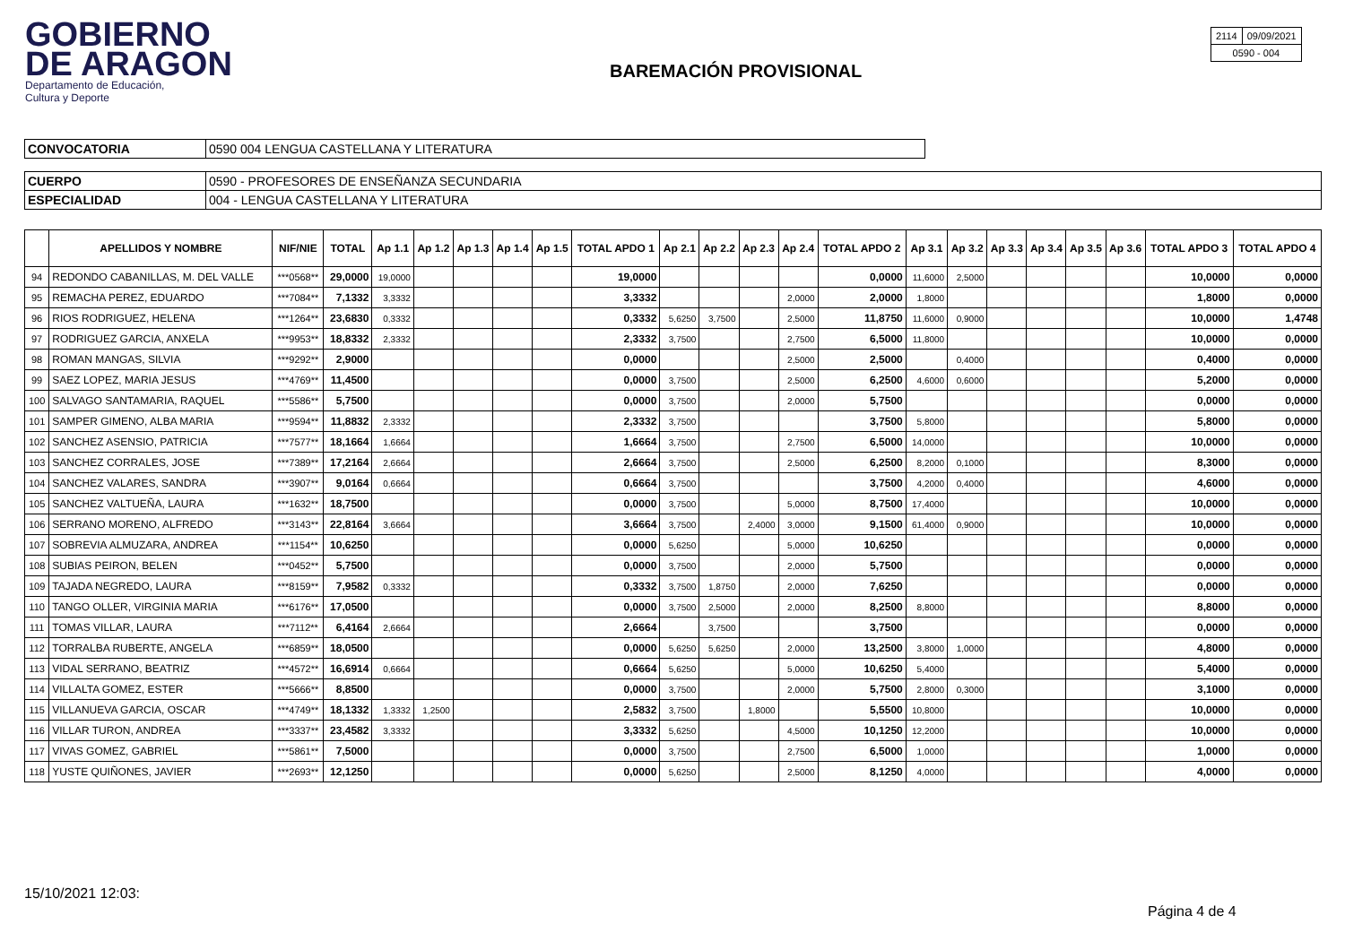GOBIERNO
DE ARAGON
Departamento de Educación,
Cultura y Deporte
BAREMACIÓN PROVISIONAL
| 2114 | 09/09/2021 |
| 0590 - 004 | |
| CONVOCATORIA | 0590 004 LENGUA CASTELLANA Y LITERATURA |
| CUERPO | 0590 - PROFESORES DE ENSEÑANZA SECUNDARIA |
| ESPECIALIDAD | 004 - LENGUA CASTELLANA Y LITERATURA |
| | APELLIDOS Y NOMBRE | NIF/NIE | TOTAL | Ap 1.1 | Ap 1.2 | Ap 1.3 | Ap 1.4 | Ap 1.5 | TOTAL APDO 1 | Ap 2.1 | Ap 2.2 | Ap 2.3 | Ap 2.4 | TOTAL APDO 2 | Ap 3.1 | Ap 3.2 | Ap 3.3 | Ap 3.4 | Ap 3.5 | Ap 3.6 | TOTAL APDO 3 | TOTAL APDO 4 |
| --- | --- | --- | --- | --- | --- | --- | --- | --- | --- | --- | --- | --- | --- | --- | --- | --- | --- | --- | --- | --- | --- | --- |
| 94 | REDONDO CABANILLAS, M. DEL VALLE | ***0568** | 29,0000 | 19,0000 | | | | | 19,0000 | | | | | 0,0000 | 11,6000 | 2,5000 | | | | | 10,0000 | 0,0000 |
| 95 | REMACHA PEREZ, EDUARDO | ***7084** | 7,1332 | 3,3332 | | | | | 3,3332 | | | | 2,0000 | 2,0000 | 1,8000 | | | | | | 1,8000 | 0,0000 |
| 96 | RIOS RODRIGUEZ, HELENA | ***1264** | 23,6830 | 0,3332 | | | | | 0,3332 | 5,6250 | 3,7500 | | 2,5000 | 11,8750 | 11,6000 | 0,9000 | | | | | 10,0000 | 1,4748 |
| 97 | RODRIGUEZ GARCIA, ANXELA | ***9953** | 18,8332 | 2,3332 | | | | | 2,3332 | 3,7500 | | | 2,7500 | 6,5000 | 11,8000 | | | | | | 10,0000 | 0,0000 |
| 98 | ROMAN MANGAS, SILVIA | ***9292** | 2,9000 | | | | | | 0,0000 | | | | 2,5000 | 2,5000 | | 0,4000 | | | | | 0,4000 | 0,0000 |
| 99 | SAEZ LOPEZ, MARIA JESUS | ***4769** | 11,4500 | | | | | | 0,0000 | 3,7500 | | | 2,5000 | 6,2500 | 4,6000 | 0,6000 | | | | | 5,2000 | 0,0000 |
| 100 | SALVAGO SANTAMARIA, RAQUEL | ***5586** | 5,7500 | | | | | | 0,0000 | 3,7500 | | | 2,0000 | 5,7500 | | | | | | | 0,0000 | 0,0000 |
| 101 | SAMPER GIMENO, ALBA MARIA | ***9594** | 11,8832 | 2,3332 | | | | | 2,3332 | 3,7500 | | | | 3,7500 | 5,8000 | | | | | | 5,8000 | 0,0000 |
| 102 | SANCHEZ ASENSIO, PATRICIA | ***7577** | 18,1664 | 1,6664 | | | | | 1,6664 | 3,7500 | | | 2,7500 | 6,5000 | 14,0000 | | | | | | 10,0000 | 0,0000 |
| 103 | SANCHEZ CORRALES, JOSE | ***7389** | 17,2164 | 2,6664 | | | | | 2,6664 | 3,7500 | | | 2,5000 | 6,2500 | 8,2000 | 0,1000 | | | | | 8,3000 | 0,0000 |
| 104 | SANCHEZ VALARES, SANDRA | ***3907** | 9,0164 | 0,6664 | | | | | 0,6664 | 3,7500 | | | | 3,7500 | 4,2000 | 0,4000 | | | | | 4,6000 | 0,0000 |
| 105 | SANCHEZ VALTUEÑA, LAURA | ***1632** | 18,7500 | | | | | | 0,0000 | 3,7500 | | | 5,0000 | 8,7500 | 17,4000 | | | | | | 10,0000 | 0,0000 |
| 106 | SERRANO MORENO, ALFREDO | ***3143** | 22,8164 | 3,6664 | | | | | 3,6664 | 3,7500 | | 2,4000 | 3,0000 | 9,1500 | 61,4000 | 0,9000 | | | | | 10,0000 | 0,0000 |
| 107 | SOBREVIA ALMUZARA, ANDREA | ***1154** | 10,6250 | | | | | | 0,0000 | 5,6250 | | | 5,0000 | 10,6250 | | | | | | | 0,0000 | 0,0000 |
| 108 | SUBIAS PEIRON, BELEN | ***0452** | 5,7500 | | | | | | 0,0000 | 3,7500 | | | 2,0000 | 5,7500 | | | | | | | 0,0000 | 0,0000 |
| 109 | TAJADA NEGREDO, LAURA | ***8159** | 7,9582 | 0,3332 | | | | | 0,3332 | 3,7500 | 1,8750 | | 2,0000 | 7,6250 | | | | | | | 0,0000 | 0,0000 |
| 110 | TANGO OLLER, VIRGINIA MARIA | ***6176** | 17,0500 | | | | | | 0,0000 | 3,7500 | 2,5000 | | 2,0000 | 8,2500 | 8,8000 | | | | | | 8,8000 | 0,0000 |
| 111 | TOMAS VILLAR, LAURA | ***7112** | 6,4164 | 2,6664 | | | | | 2,6664 | | 3,7500 | | | 3,7500 | | | | | | | 0,0000 | 0,0000 |
| 112 | TORRALBA RUBERTE, ANGELA | ***6859** | 18,0500 | | | | | | 0,0000 | 5,6250 | 5,6250 | | 2,0000 | 13,2500 | 3,8000 | 1,0000 | | | | | 4,8000 | 0,0000 |
| 113 | VIDAL SERRANO, BEATRIZ | ***4572** | 16,6914 | 0,6664 | | | | | 0,6664 | 5,6250 | | | 5,0000 | 10,6250 | 5,4000 | | | | | | 5,4000 | 0,0000 |
| 114 | VILLALTA GOMEZ, ESTER | ***5666** | 8,8500 | | | | | | 0,0000 | 3,7500 | | | 2,0000 | 5,7500 | 2,8000 | 0,3000 | | | | | 3,1000 | 0,0000 |
| 115 | VILLANUEVA GARCIA, OSCAR | ***4749** | 18,1332 | 1,3332 | 1,2500 | | | | 2,5832 | 3,7500 | | 1,8000 | | 5,5500 | 10,8000 | | | | | | 10,0000 | 0,0000 |
| 116 | VILLAR TURON, ANDREA | ***3337** | 23,4582 | 3,3332 | | | | | 3,3332 | 5,6250 | | | 4,5000 | 10,1250 | 12,2000 | | | | | | 10,0000 | 0,0000 |
| 117 | VIVAS GOMEZ, GABRIEL | ***5861** | 7,5000 | | | | | | 0,0000 | 3,7500 | | | 2,7500 | 6,5000 | 1,0000 | | | | | | 1,0000 | 0,0000 |
| 118 | YUSTE QUIÑONES, JAVIER | ***2693** | 12,1250 | | | | | | 0,0000 | 5,6250 | | | 2,5000 | 8,1250 | 4,0000 | | | | | | 4,0000 | 0,0000 |
15/10/2021 12:03:
Página 4 de 4